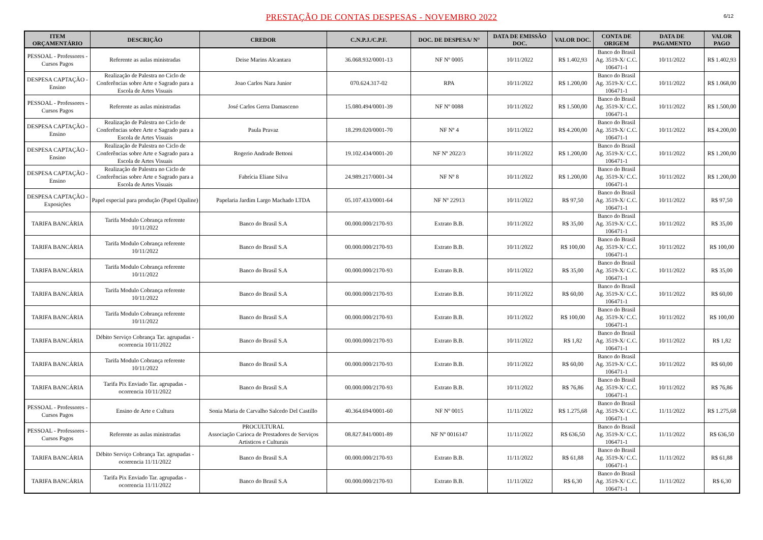PRESTAÇÃO DE CONTAS DESPESAS - NOVEMBRO 2022
6/12
| ITEM ORÇAMENTÁRIO | DESCRIÇÃO | CREDOR | C.N.P.J./C.P.F. | DOC. DE DESPESA/ N° | DATA DE EMISSÃO DOC. | VALOR DOC. | CONTA DE ORIGEM | DATA DE PAGAMENTO | VALOR PAGO |
| --- | --- | --- | --- | --- | --- | --- | --- | --- | --- |
| PESSOAL - Professores - Cursos Pagos | Referente as aulas ministradas | Deise Marins Alcantara | 36.068.932/0001-13 | NF Nº 0005 | 10/11/2022 | R$ 1.402,93 | Banco do Brasil Ag. 3519-X/ C.C. 106471-1 | 10/11/2022 | R$ 1.402,93 |
| DESPESA CAPTAÇÃO - Ensino | Realização de Palestra no Ciclo de Conferências sobre Arte e Sagrado para a Escola de Artes Visuais | Joao Carlos Nara Junior | 070.624.317-02 | RPA | 10/11/2022 | R$ 1.200,00 | Banco do Brasil Ag. 3519-X/ C.C. 106471-1 | 10/11/2022 | R$ 1.068,00 |
| PESSOAL - Professores - Cursos Pagos | Referente as aulas ministradas | José Carlos Gerra Damasceno | 15.080.494/0001-39 | NF Nº 0088 | 10/11/2022 | R$ 1.500,00 | Banco do Brasil Ag. 3519-X/ C.C. 106471-1 | 10/11/2022 | R$ 1.500,00 |
| DESPESA CAPTAÇÃO - Ensino | Realização de Palestra no Ciclo de Conferências sobre Arte e Sagrado para a Escola de Artes Visuais | Paula Pravaz | 18.299.020/0001-70 | NF Nº 4 | 10/11/2022 | R$ 4.200,00 | Banco do Brasil Ag. 3519-X/ C.C. 106471-1 | 10/11/2022 | R$ 4.200,00 |
| DESPESA CAPTAÇÃO - Ensino | Realização de Palestra no Ciclo de Conferências sobre Arte e Sagrado para a Escola de Artes Visuais | Rogerio Andrade Bettoni | 19.102.434/0001-20 | NF Nº 2022/3 | 10/11/2022 | R$ 1.200,00 | Banco do Brasil Ag. 3519-X/ C.C. 106471-1 | 10/11/2022 | R$ 1.200,00 |
| DESPESA CAPTAÇÃO - Ensino | Realização de Palestra no Ciclo de Conferências sobre Arte e Sagrado para a Escola de Artes Visuais | Fabrícia Eliane Silva | 24.989.217/0001-34 | NF Nº 8 | 10/11/2022 | R$ 1.200,00 | Banco do Brasil Ag. 3519-X/ C.C. 106471-1 | 10/11/2022 | R$ 1.200,00 |
| DESPESA CAPTAÇÃO - Exposições | Papel especial para produção (Papel Opaline) | Papelaria Jardim Largo Machado LTDA | 05.107.433/0001-64 | NF Nº 22913 | 10/11/2022 | R$ 97,50 | Banco do Brasil Ag. 3519-X/ C.C. 106471-1 | 10/11/2022 | R$ 97,50 |
| TARIFA BANCÁRIA | Tarifa Modulo Cobrança referente 10/11/2022 | Banco do Brasil S.A | 00.000.000/2170-93 | Extrato B.B. | 10/11/2022 | R$ 35,00 | Banco do Brasil Ag. 3519-X/ C.C. 106471-1 | 10/11/2022 | R$ 35,00 |
| TARIFA BANCÁRIA | Tarifa Modulo Cobrança referente 10/11/2022 | Banco do Brasil S.A | 00.000.000/2170-93 | Extrato B.B. | 10/11/2022 | R$ 100,00 | Banco do Brasil Ag. 3519-X/ C.C. 106471-1 | 10/11/2022 | R$ 100,00 |
| TARIFA BANCÁRIA | Tarifa Modulo Cobrança referente 10/11/2022 | Banco do Brasil S.A | 00.000.000/2170-93 | Extrato B.B. | 10/11/2022 | R$ 35,00 | Banco do Brasil Ag. 3519-X/ C.C. 106471-1 | 10/11/2022 | R$ 35,00 |
| TARIFA BANCÁRIA | Tarifa Modulo Cobrança referente 10/11/2022 | Banco do Brasil S.A | 00.000.000/2170-93 | Extrato B.B. | 10/11/2022 | R$ 60,00 | Banco do Brasil Ag. 3519-X/ C.C. 106471-1 | 10/11/2022 | R$ 60,00 |
| TARIFA BANCÁRIA | Tarifa Modulo Cobrança referente 10/11/2022 | Banco do Brasil S.A | 00.000.000/2170-93 | Extrato B.B. | 10/11/2022 | R$ 100,00 | Banco do Brasil Ag. 3519-X/ C.C. 106471-1 | 10/11/2022 | R$ 100,00 |
| TARIFA BANCÁRIA | Débito Serviço Cobrança Tar. agrupadas - ocorrencia 10/11/2022 | Banco do Brasil S.A | 00.000.000/2170-93 | Extrato B.B. | 10/11/2022 | R$ 1,82 | Banco do Brasil Ag. 3519-X/ C.C. 106471-1 | 10/11/2022 | R$ 1,82 |
| TARIFA BANCÁRIA | Tarifa Modulo Cobrança referente 10/11/2022 | Banco do Brasil S.A | 00.000.000/2170-93 | Extrato B.B. | 10/11/2022 | R$ 60,00 | Banco do Brasil Ag. 3519-X/ C.C. 106471-1 | 10/11/2022 | R$ 60,00 |
| TARIFA BANCÁRIA | Tarifa Pix Enviado Tar. agrupadas - ocorrencia 10/11/2022 | Banco do Brasil S.A | 00.000.000/2170-93 | Extrato B.B. | 10/11/2022 | R$ 76,86 | Banco do Brasil Ag. 3519-X/ C.C. 106471-1 | 10/11/2022 | R$ 76,86 |
| PESSOAL - Professores - Cursos Pagos | Ensino de Arte e Cultura | Sonia Maria de Carvalho Salcedo Del Castillo | 40.364.694/0001-60 | NF Nº 0015 | 11/11/2022 | R$ 1.275,68 | Banco do Brasil Ag. 3519-X/ C.C. 106471-1 | 11/11/2022 | R$ 1.275,68 |
| PESSOAL - Professores - Cursos Pagos | Referente as aulas ministradas | PROCULTURAL Associação Carioca de Prestadores de Serviços Artisticos e Culturais | 08.827.841/0001-89 | NF Nº 0016147 | 11/11/2022 | R$ 636,50 | Banco do Brasil Ag. 3519-X/ C.C. 106471-1 | 11/11/2022 | R$ 636,50 |
| TARIFA BANCÁRIA | Débito Serviço Cobrança Tar. agrupadas - ocorrencia 11/11/2022 | Banco do Brasil S.A | 00.000.000/2170-93 | Extrato B.B. | 11/11/2022 | R$ 61,88 | Banco do Brasil Ag. 3519-X/ C.C. 106471-1 | 11/11/2022 | R$ 61,88 |
| TARIFA BANCÁRIA | Tarifa Pix Enviado Tar. agrupadas - ocorrencia 11/11/2022 | Banco do Brasil S.A | 00.000.000/2170-93 | Extrato B.B. | 11/11/2022 | R$ 6,30 | Banco do Brasil Ag. 3519-X/ C.C. 106471-1 | 11/11/2022 | R$ 6,30 |